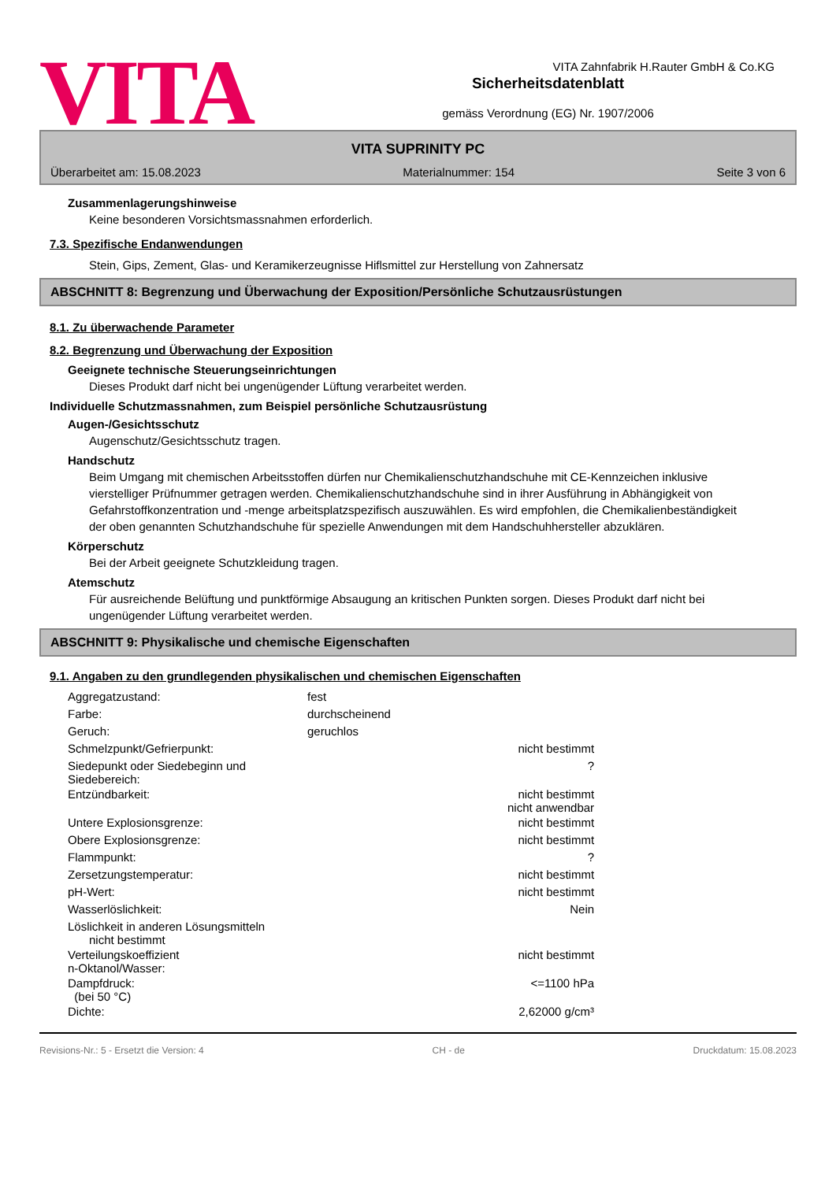VITA Zahnfabrik H.Rauter GmbH & Co.KG
VITA
Sicherheitsdatenblatt
gemäss Verordnung (EG) Nr. 1907/2006
VITA SUPRINITY PC
Überarbeitet am: 15.08.2023 Materialnummer: 154 Seite 3 von 6
Zusammenlagerungshinweise
Keine besonderen Vorsichtsmassnahmen erforderlich.
7.3. Spezifische Endanwendungen
Stein, Gips, Zement, Glas- und Keramikerzeugnisse Hiflsmittel zur Herstellung von Zahnersatz
ABSCHNITT 8: Begrenzung und Überwachung der Exposition/Persönliche Schutzausrüstungen
8.1. Zu überwachende Parameter
8.2. Begrenzung und Überwachung der Exposition
Geeignete technische Steuerungseinrichtungen
Dieses Produkt darf nicht bei ungenügender Lüftung verarbeitet werden.
Individuelle Schutzmassnahmen, zum Beispiel persönliche Schutzausrüstung
Augen-/Gesichtsschutz
Augenschutz/Gesichtsschutz tragen.
Handschutz
Beim Umgang mit chemischen Arbeitsstoffen dürfen nur Chemikalienschutzhandschuhe mit CE-Kennzeichen inklusive vierstelliger Prüfnummer getragen werden. Chemikalienschutzhandschuhe sind in ihrer Ausführung in Abhängigkeit von Gefahrstoffkonzentration und -menge arbeitsplatzspezifisch auszuwählen. Es wird empfohlen, die Chemikalienbeständigkeit der oben genannten Schutzhandschuhe für spezielle Anwendungen mit dem Handschuhhersteller abzuklären.
Körperschutz
Bei der Arbeit geeignete Schutzkleidung tragen.
Atemschutz
Für ausreichende Belüftung und punktförmige Absaugung an kritischen Punkten sorgen. Dieses Produkt darf nicht bei ungenügender Lüftung verarbeitet werden.
ABSCHNITT 9: Physikalische und chemische Eigenschaften
9.1. Angaben zu den grundlegenden physikalischen und chemischen Eigenschaften
| Aggregatzustand: | fest | |
| Farbe: | durchscheinend | |
| Geruch: | geruchlos | |
| Schmelzpunkt/Gefrierpunkt: | | nicht bestimmt |
| Siedepunkt oder Siedebeginn und Siedebereich: | | ? |
| Entzündbarkeit: | | nicht bestimmt nicht anwendbar |
| Untere Explosionsgrenze: | | nicht bestimmt |
| Obere Explosionsgrenze: | | nicht bestimmt |
| Flammpunkt: | | ? |
| Zersetzungstemperatur: | | nicht bestimmt |
| pH-Wert: | | nicht bestimmt |
| Wasserlöslichkeit: | | Nein |
| Löslichkeit in anderen Lösungsmitteln nicht bestimmt | | |
| Verteilungskoeffizient n-Oktanol/Wasser: | | nicht bestimmt |
| Dampfdruck: (bei 50 °C) | | <=1100 hPa |
| Dichte: | | 2,62000 g/cm³ |
Revisions-Nr.: 5 - Ersetzt die Version: 4 CH - de Druckdatum: 15.08.2023